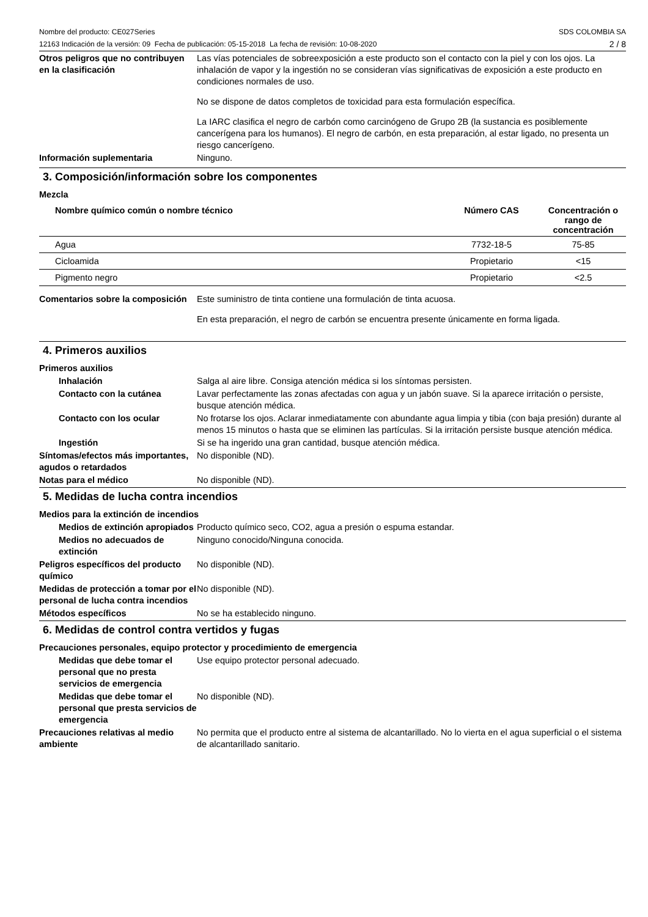Nombre del producto: CE027Series
12163 Indicación de la versión: 09 Fecha de publicación: 05-15-2018 La fecha de revisión: 10-08-2020
SDS COLOMBIA SA
2 / 8
Otros peligros que no contribuyen en la clasificación
Las vías potenciales de sobreexposición a este producto son el contacto con la piel y con los ojos. La inhalación de vapor y la ingestión no se consideran vías significativas de exposición a este producto en condiciones normales de uso.
No se dispone de datos completos de toxicidad para esta formulación específica.
La IARC clasifica el negro de carbón como carcinógeno de Grupo 2B (la sustancia es posiblemente cancerígena para los humanos). El negro de carbón, en esta preparación, al estar ligado, no presenta un riesgo cancerígeno.
Información suplementaria Ninguno.
3. Composición/información sobre los componentes
Mezcla
| Nombre químico común o nombre técnico | Número CAS | Concentración o rango de concentración |
| --- | --- | --- |
| Agua | 7732-18-5 | 75-85 |
| Cicloamida | Propietario | <15 |
| Pigmento negro | Propietario | <2.5 |
Comentarios sobre la composición
Este suministro de tinta contiene una formulación de tinta acuosa.
En esta preparación, el negro de carbón se encuentra presente únicamente en forma ligada.
4. Primeros auxilios
Primeros auxilios
Inhalación Salga al aire libre. Consiga atención médica si los síntomas persisten.
Contacto con la cutánea Lavar perfectamente las zonas afectadas con agua y un jabón suave. Si la aparece irritación o persiste, busque atención médica.
Contacto con los ocular No frotarse los ojos. Aclarar inmediatamente con abundante agua limpia y tibia (con baja presión) durante al menos 15 minutos o hasta que se eliminen las partículas. Si la irritación persiste busque atención médica.
Ingestión Si se ha ingerido una gran cantidad, busque atención médica.
Síntomas/efectos más importantes, agudos o retardados
No disponible (ND).
Notas para el médico No disponible (ND).
5. Medidas de lucha contra incendios
Medios para la extinción de incendios
Medios de extinción apropiados
Producto químico seco, CO2, agua a presión o espuma estandar.
Medios no adecuados de extinción
Ninguno conocido/Ninguna conocida.
Peligros específicos del producto químico
No disponible (ND).
Medidas de protección a tomar por el personal de lucha contra incendios
No disponible (ND).
Métodos específicos No se ha establecido ninguno.
6. Medidas de control contra vertidos y fugas
Precauciones personales, equipo protector y procedimiento de emergencia
Medidas que debe tomar el personal que no presta servicios de emergencia
Use equipo protector personal adecuado.
Medidas que debe tomar el personal que presta servicios de emergencia
No disponible (ND).
Precauciones relativas al medio ambiente
No permita que el producto entre al sistema de alcantarillado. No lo vierta en el agua superficial o el sistema de alcantarillado sanitario.